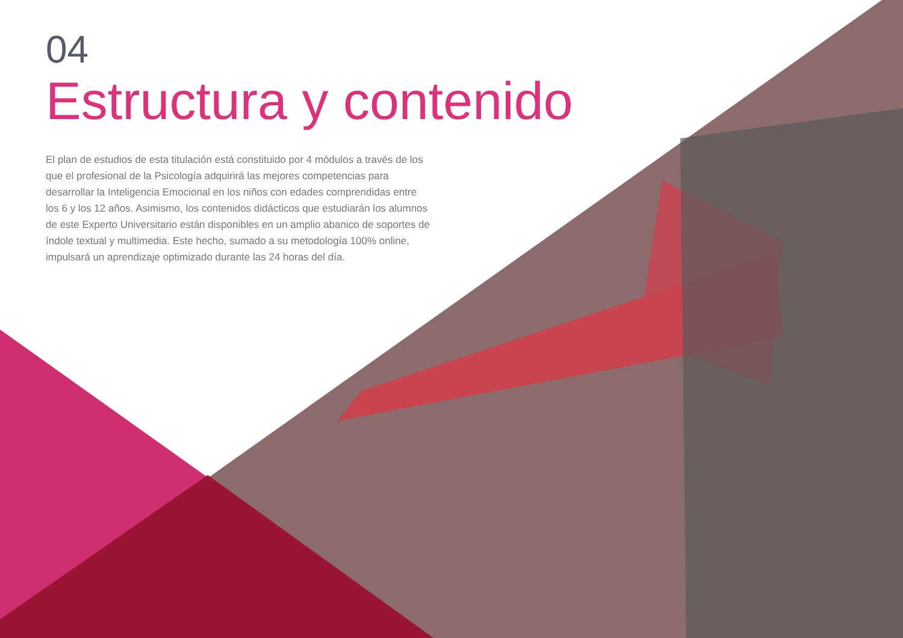04
Estructura y contenido
El plan de estudios de esta titulación está constituido por 4 módulos a través de los que el profesional de la Psicología adquirirá las mejores competencias para desarrollar la Inteligencia Emocional en los niños con edades comprendidas entre los 6 y los 12 años. Asimismo, los contenidos didácticos que estudiarán los alumnos de este Experto Universitario están disponibles en un amplio abanico de soportes de índole textual y multimedia. Este hecho, sumado a su metodología 100% online, impulsará un aprendizaje optimizado durante las 24 horas del día.